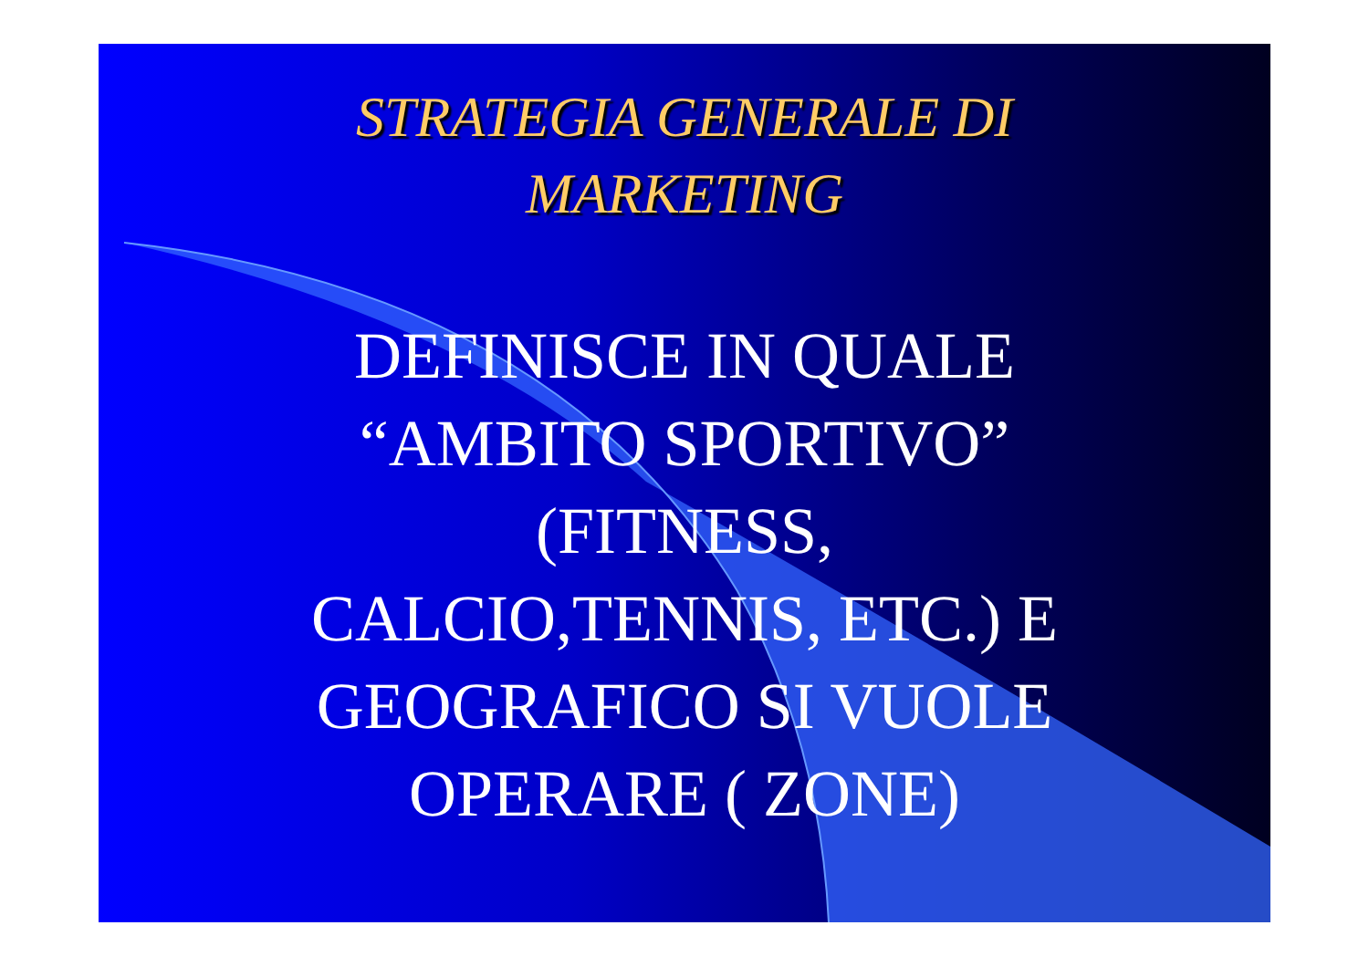STRATEGIA GENERALE DI
MARKETING
DEFINISCE IN QUALE
“AMBITO SPORTIVO”
(FITNESS,
CALCIO,TENNIS, ETC.) E
GEOGRAFICO SI VUOLE
OPERARE ( ZONE)